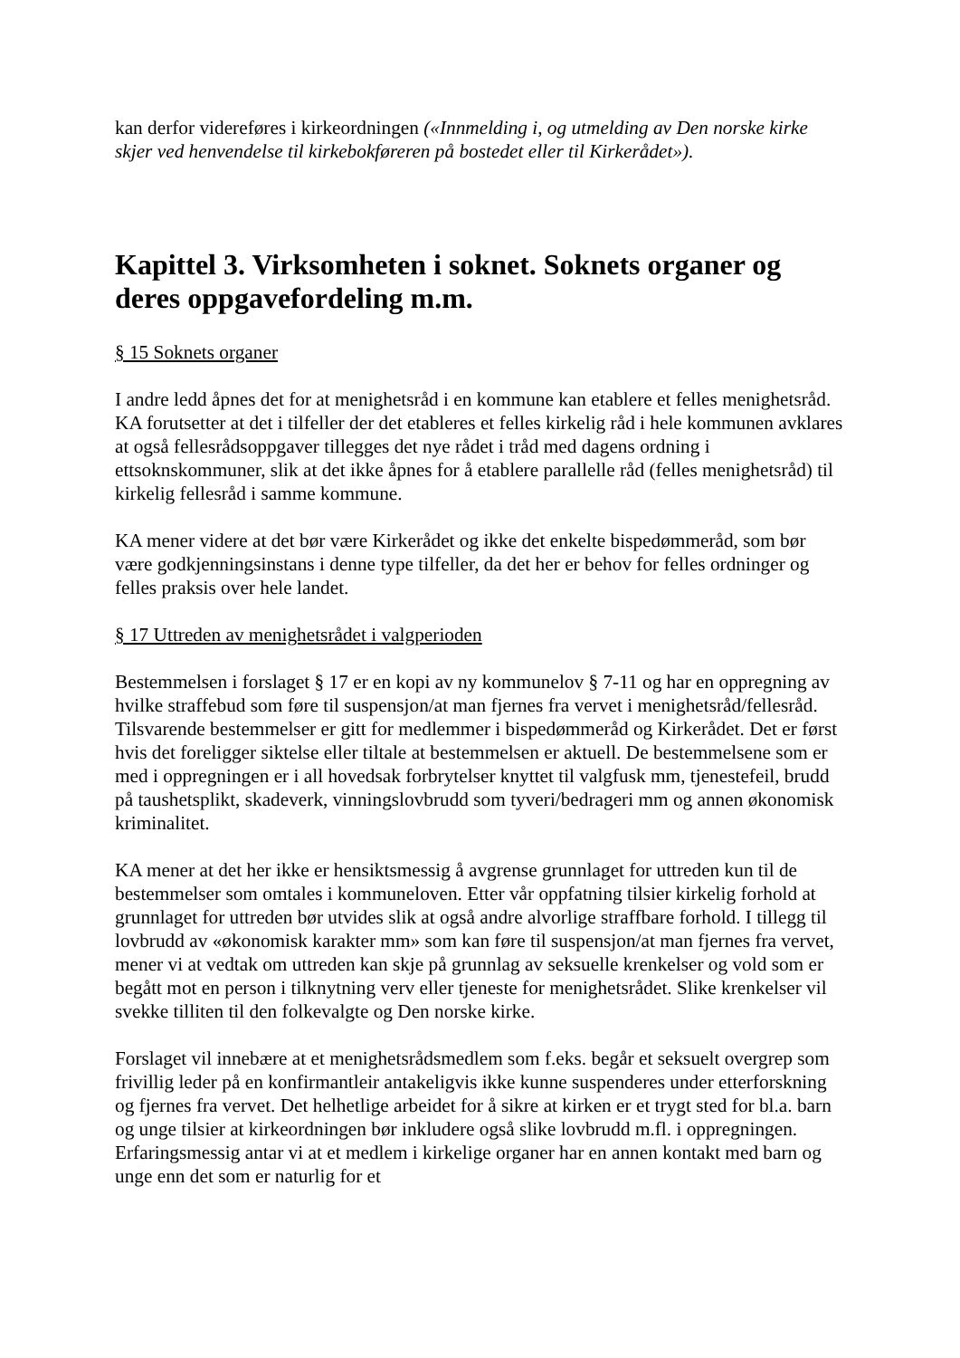kan derfor videreføres i kirkeordningen («Innmelding i, og utmelding av Den norske kirke skjer ved henvendelse til kirkebokføreren på bostedet eller til Kirkerådet»).
Kapittel 3. Virksomheten i soknet. Soknets organer og deres oppgavefordeling m.m.
§ 15 Soknets organer
I andre ledd åpnes det for at menighetsråd i en kommune kan etablere et felles menighetsråd. KA forutsetter at det i tilfeller der det etableres et felles kirkelig råd i hele kommunen avklares at også fellesrådsoppgaver tillegges det nye rådet i tråd med dagens ordning i ettsoknskommuner, slik at det ikke åpnes for å etablere parallelle råd (felles menighetsråd) til kirkelig fellesråd i samme kommune.
KA mener videre at det bør være Kirkerådet og ikke det enkelte bispedømmeråd, som bør være godkjenningsinstans i denne type tilfeller, da det her er behov for felles ordninger og felles praksis over hele landet.
§ 17 Uttreden av menighetsrådet i valgperioden
Bestemmelsen i forslaget § 17 er en kopi av ny kommunelov § 7-11 og har en oppregning av hvilke straffebud som føre til suspensjon/at man fjernes fra vervet i menighetsråd/fellesråd. Tilsvarende bestemmelser er gitt for medlemmer i bispedømmeråd og Kirkerådet. Det er først hvis det foreligger siktelse eller tiltale at bestemmelsen er aktuell. De bestemmelsene som er med i oppregningen er i all hovedsak forbrytelser knyttet til valgfusk mm, tjenestefeil, brudd på taushetsplikt, skadeverk, vinningslovbrudd som tyveri/bedrageri mm og annen økonomisk kriminalitet.
KA mener at det her ikke er hensiktsmessig å avgrense grunnlaget for uttreden kun til de bestemmelser som omtales i kommuneloven. Etter vår oppfatning tilsier kirkelig forhold at grunnlaget for uttreden bør utvides slik at også andre alvorlige straffbare forhold. I tillegg til lovbrudd av «økonomisk karakter mm» som kan føre til suspensjon/at man fjernes fra vervet, mener vi at vedtak om uttreden kan skje på grunnlag av seksuelle krenkelser og vold som er begått mot en person i tilknytning verv eller tjeneste for menighetsrådet. Slike krenkelser vil svekke tilliten til den folkevalgte og Den norske kirke.
Forslaget vil innebære at et menighetsrådsmedlem som f.eks. begår et seksuelt overgrep som frivillig leder på en konfirmantleir antakeligvis ikke kunne suspenderes under etterforskning og fjernes fra vervet. Det helhetlige arbeidet for å sikre at kirken er et trygt sted for bl.a. barn og unge tilsier at kirkeordningen bør inkludere også slike lovbrudd m.fl. i oppregningen. Erfaringsmessig antar vi at et medlem i kirkelige organer har en annen kontakt med barn og unge enn det som er naturlig for et